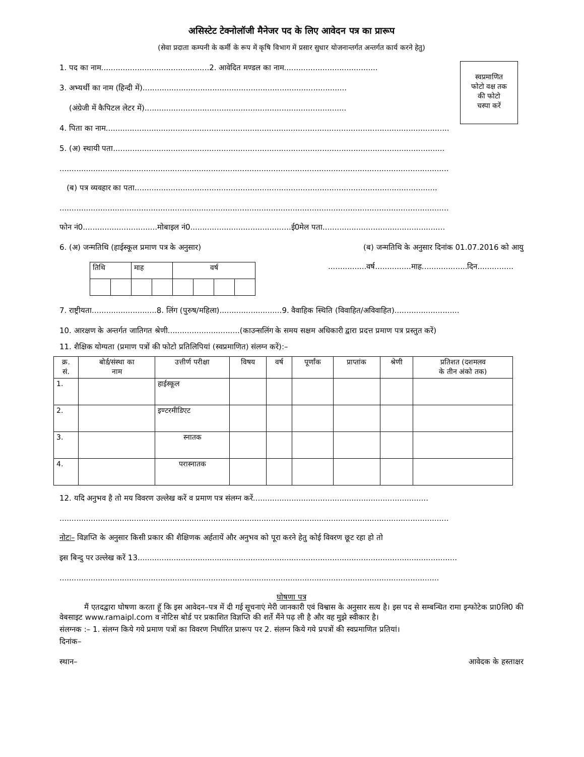असिस्टेट टेक्नोलॉजी मैनेजर पद के लिए आवेदन पत्र का प्रारूप
(सेवा प्रदाता कम्पनी के कर्मी के रूप में कृषि विभाग में प्रसार सुधार योजनान्तर्गत अन्तर्गत कार्य करने हेतु)
स्वप्रमाणित
फोटो वक्ष तक
की फोटो
चस्पा करें
1. पद का नाम.............................................2. आवेदित मण्डल का नाम.......................................
3. अभ्यर्थी का नाम (हिन्दी में).....................................................................................
(अंग्रेजी में कैपिटल लेटर में)....................................................................................
4. पिता का नाम...............................................................................................................................................
5. (अ) स्थायी पता..........................................................................................................................................
..................................................................................................................................................................
(ब) पत्र व्यवहार का पता..............................................................................................................................
..................................................................................................................................................................
फोन नं0...............................मोबाइल नं0..........................................ई0मेल पता...................................................
6. (अ) जन्मतिथि (हाईस्कूल प्रमाण पत्र के अनुसार) (ब) जन्मतिथि के अनुसार दिनांक 01.07.2016 को आयु
| तिथि | | माह | | वर्ष | | | |
................वर्ष...............माह...................दिन...............
7. राष्ट्रीयता...........................8. लिंग (पुरुष/महिला)..........................9. वैवाहिक स्थिति (विवाहित/अविवाहित)...........................
10. आरक्षण के अन्तर्गत जातिगत श्रेणी..............................(काउन्सलिंग के समय सक्षम अधिकारी द्वारा प्रदत्त प्रमाण पत्र प्रस्तुत करें)
11. शैक्षिक योग्यता (प्रमाण पत्रों की फोटो प्रतिलिपियां (स्वप्रमाणित) संलग्न करें):–
| क्र. सं. | बोर्ड/संस्था का नाम | उत्तीर्ण परीक्षा | विषय | वर्ष | पूर्णांक | प्राप्तांक | श्रेणी | प्रतिशत (दशमलव के तीन अंको तक) |
| --- | --- | --- | --- | --- | --- | --- | --- | --- |
| 1. | | हाईस्कूल | | | | | | |
| 2. | | इण्टरमीडिएट | | | | | | |
| 3. | | स्नातक | | | | | | |
| 4. | | परास्नातक | | | | | | |
12. यदि अनुभव है तो मय विवरण उल्लेख करें व प्रमाण पत्र संलग्न करें.........................................................................
..................................................................................................................................................................
नोटः– विज्ञप्ति के अनुसार किसी प्रकार की शैक्षिणक अर्हतायें और अनुभव को पूरा करने हेतु कोई विवरण छूट रहा हो तो
इस बिन्दु पर उल्लेख करें 13.....................................................................................................................................
..............................................................................................................................................................
घोषणा पत्र
मैं एतदद्वारा घोषणा करता हूॅ कि इस आवेदन–पत्र में दी गई सूचनाएं मेरी जानकारी एवं विश्वास के अनुसार सत्य है। इस पद से सम्बन्धित रामा इन्फोटेक प्रा0लि0 की वेबसाइट www.ramaipl.com व नोटिस बोर्ड पर प्रकाशित विज्ञप्ति की शर्ते मैंने पढ़ ली है और वह मुझे स्वीकार है।
संलग्नक :– 1. संलग्न किये गये प्रमाण पत्रों का विवरण निर्धारित प्रारूप पर 2. संलग्न किये गये प्रपत्रों की स्वप्रमाणित प्रतियां।
दिनांक–
स्थान– आवेदक के हस्ताक्षर